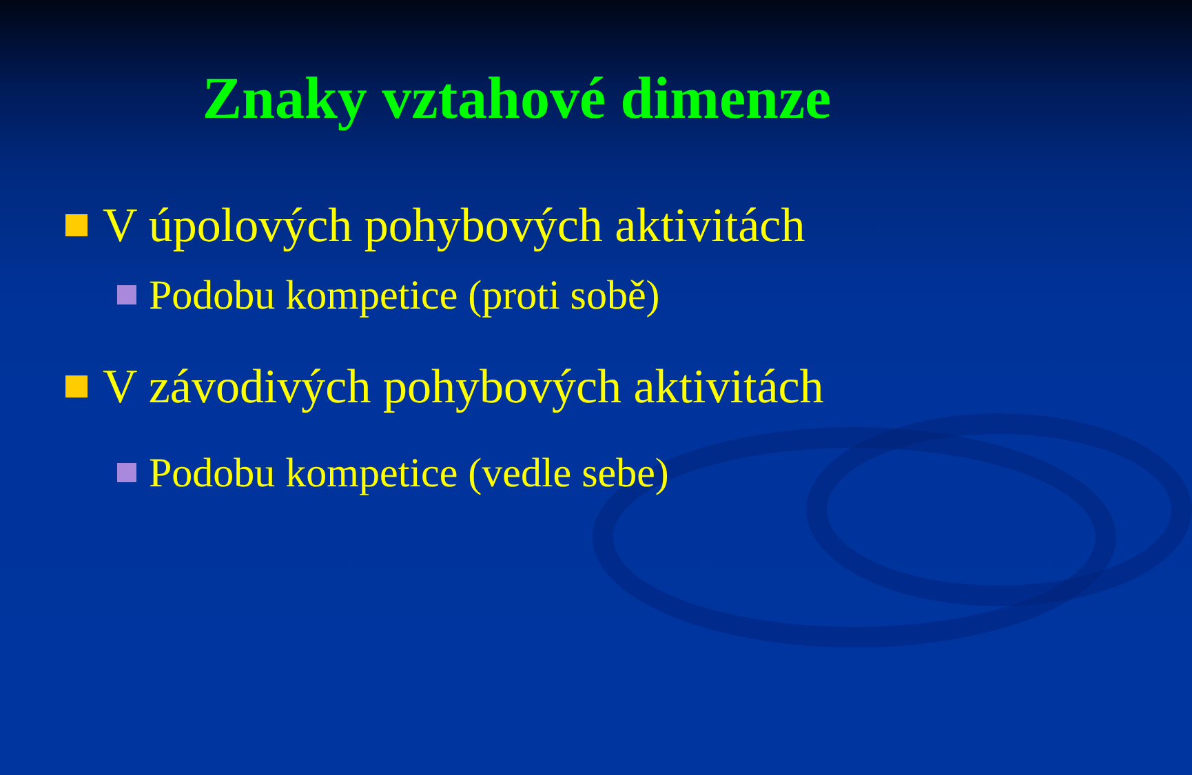Znaky vztahové dimenze
V úpolových pohybových aktivitách
Podobu kompetice (proti sobě)
V závodivých pohybových aktivitách
Podobu kompetice (vedle sebe)